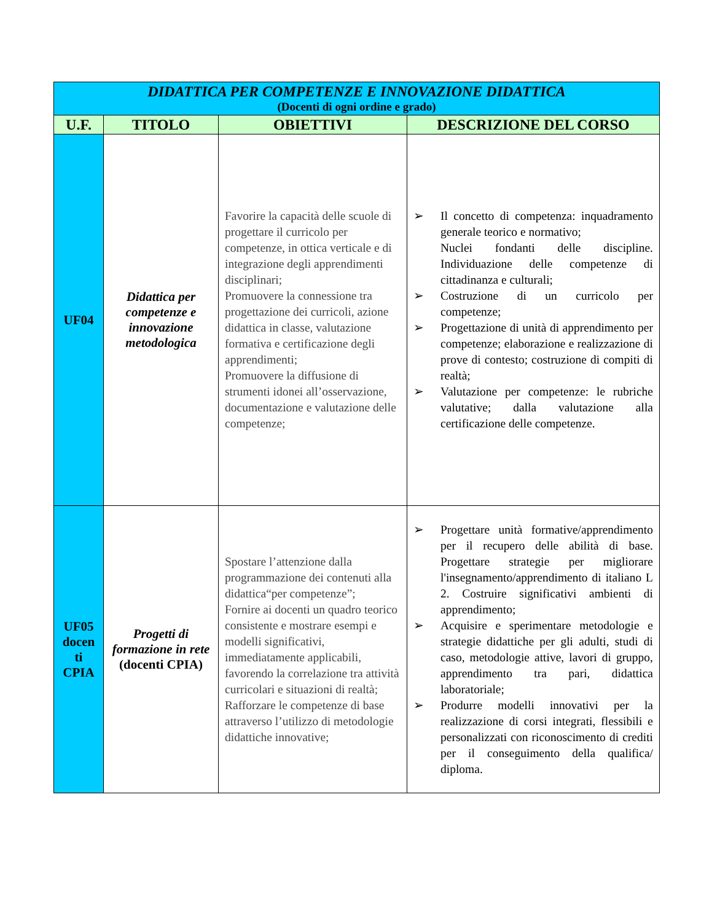| DIDATTICA PER COMPETENZE E INNOVAZIONE DIDATTICA (Docenti di ogni ordine e grado) | | | |
| U.F. | TITOLO | OBIETTIVI | DESCRIZIONE DEL CORSO |
| UF04 | Didattica per competenze e innovazione metodologica | Favorire la capacità delle scuole di progettare il curricolo per competenze, in ottica verticale e di integrazione degli apprendimenti disciplinari; Promuovere la connessione tra progettazione dei curricoli, azione didattica in classe, valutazione formativa e certificazione degli apprendimenti; Promuovere la diffusione di strumenti idonei all’osservazione, documentazione e valutazione delle competenze; | ➢ Il concetto di competenza: inquadramento generale teorico e normativo; Nuclei fondanti delle discipline. Individuazione delle competenze di cittadinanza e culturali; ➢ Costruzione di un curricolo per competenze; ➢ Progettazione di unità di apprendimento per competenze; elaborazione e realizzazione di prove di contesto; costruzione di compiti di realtà; ➢ Valutazione per competenze: le rubriche valutative; dalla valutazione alla certificazione delle competenze. |
| UF05 docen ti CPIA | Progetti di formazione in rete (docenti CPIA) | Spostare l’attenzione dalla programmazione dei contenuti alla didattica“per competenze”; Fornire ai docenti un quadro teorico consistente e mostrare esempi e modelli significativi, immediatamente applicabili, favorendo la correlazione tra attività curricolari e situazioni di realtà; Rafforzare le competenze di base attraverso l’utilizzo di metodologie didattiche innovative; | ➢ Progettare unità formative/apprendimento per il recupero delle abilità di base. Progettare strategie per migliorare l'insegnamento/apprendimento di italiano L 2. Costruire significativi ambienti di apprendimento; ➢ Acquisire e sperimentare metodologie e strategie didattiche per gli adulti, studi di caso, metodologie attive, lavori di gruppo, apprendimento tra pari, didattica laboratoriale; ➢ Produrre modelli innovativi per la realizzazione di corsi integrati, flessibili e personalizzati con riconoscimento di crediti per il conseguimento della qualifica/ diploma. |